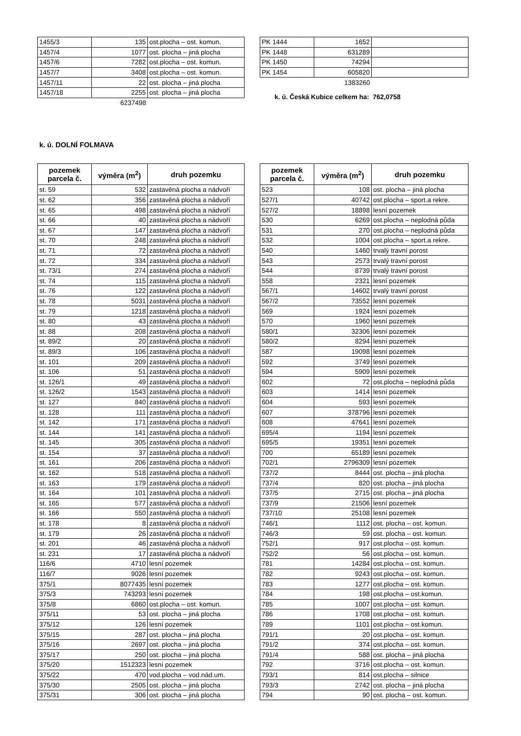| 1455/3 | 135 | ost.plocha – ost. komun. |
| 1457/4 | 1077 | ost. plocha – jiná plocha |
| 1457/6 | 7282 | ost.plocha – ost. komun. |
| 1457/7 | 3408 | ost.plocha – ost. komun. |
| 1457/11 | 22 | ost. plocha – jiná plocha |
| 1457/18 | 2255 | ost. plocha – jiná plocha |
| | 6237498 | |
| PK 1444 | 1652 | |
| PK 1448 | 631289 | |
| PK 1450 | 74294 | |
| PK 1454 | 605820 | |
| | 1383260 | |
k. ú. Česká Kubice celkem ha: 762,0758
k. ú. DOLNÍ FOLMAVA
| pozemek parcela č. | výměra (m<sup>2</sup>) | druh pozemku |
| --- | --- | --- |
| st. 59 | 532 | zastavěná plocha a nádvoří |
| st. 62 | 356 | zastavěná plocha a nádvoří |
| st. 65 | 498 | zastavěná plocha a nádvoří |
| st. 66 | 40 | zastavěná plocha a nádvoří |
| st. 67 | 147 | zastavěná plocha a nádvoří |
| st. 70 | 248 | zastavěná plocha a nádvoří |
| st. 71 | 72 | zastavěná plocha a nádvoří |
| st. 72 | 334 | zastavěná plocha a nádvoří |
| st. 73/1 | 274 | zastavěná plocha a nádvoří |
| st. 74 | 115 | zastavěná plocha a nádvoří |
| st. 76 | 122 | zastavěná plocha a nádvoří |
| st. 78 | 5031 | zastavěná plocha a nádvoří |
| st. 79 | 1218 | zastavěná plocha a nádvoří |
| st. 80 | 43 | zastavěná plocha a nádvoří |
| st. 88 | 208 | zastavěná plocha a nádvoří |
| st. 89/2 | 20 | zastavěná plocha a nádvoří |
| st. 89/3 | 106 | zastavěná plocha a nádvoří |
| st. 101 | 209 | zastavěná plocha a nádvoří |
| st. 106 | 51 | zastavěná plocha a nádvoří |
| st. 126/1 | 49 | zastavěná plocha a nádvoří |
| st. 126/2 | 1543 | zastavěná plocha a nádvoří |
| st. 127 | 840 | zastavěná plocha a nádvoří |
| st. 128 | 111 | zastavěná plocha a nádvoří |
| st. 142 | 171 | zastavěná plocha a nádvoří |
| st. 144 | 141 | zastavěná plocha a nádvoří |
| st. 145 | 305 | zastavěná plocha a nádvoří |
| st. 154 | 37 | zastavěná plocha a nádvoří |
| st. 161 | 206 | zastavěná plocha a nádvoří |
| st. 162 | 518 | zastavěná plocha a nádvoří |
| st. 163 | 179 | zastavěná plocha a nádvoří |
| st. 164 | 101 | zastavěná plocha a nádvoří |
| st. 165 | 577 | zastavěná plocha a nádvoří |
| st. 166 | 550 | zastavěná plocha a nádvoří |
| st. 178 | 8 | zastavěná plocha a nádvoří |
| st. 179 | 26 | zastavěná plocha a nádvoří |
| st. 201 | 46 | zastavěná plocha a nádvoří |
| st. 231 | 17 | zastavěná plocha a nádvoří |
| 116/6 | 4710 | lesní pozemek |
| 116/7 | 9026 | lesní pozemek |
| 375/1 | 8077435 | lesní pozemek |
| 375/3 | 743293 | lesní pozemek |
| 375/8 | 6860 | ost.plocha – ost. komun. |
| 375/11 | 53 | ost. plocha – jiná plocha |
| 375/12 | 126 | lesní pozemek |
| 375/15 | 287 | ost. plocha – jiná plocha |
| 375/16 | 2697 | ost. plocha – jiná plocha |
| 375/17 | 250 | ost. plocha – jiná plocha |
| 375/20 | 1512323 | lesní pozemek |
| 375/22 | 470 | vod.plocha – vod.nád.um. |
| 375/30 | 2505 | ost. plocha – jiná plocha |
| 375/31 | 306 | ost. plocha – jiná plocha |
| pozemek parcela č. | výměra (m<sup>2</sup>) | druh pozemku |
| --- | --- | --- |
| 523 | 108 | ost. plocha – jiná plocha |
| 527/1 | 40742 | ost.plocha – sport.a rekre. |
| 527/2 | 18898 | lesní pozemek |
| 530 | 6269 | ost.plocha – neplodná půda |
| 531 | 270 | ost.plocha – neplodná půda |
| 532 | 1004 | ost.plocha – sport.a rekre. |
| 540 | 1460 | trvalý travní porost |
| 543 | 2573 | trvalý travní porost |
| 544 | 8739 | trvalý travní porost |
| 558 | 2321 | lesní pozemek |
| 567/1 | 14602 | trvalý travní porost |
| 567/2 | 73552 | lesní pozemek |
| 569 | 1924 | lesní pozemek |
| 570 | 1960 | lesní pozemek |
| 580/1 | 32306 | lesní pozemek |
| 580/2 | 8294 | lesní pozemek |
| 587 | 19098 | lesní pozemek |
| 592 | 3749 | lesní pozemek |
| 594 | 5909 | lesní pozemek |
| 602 | 72 | ost.plocha – neplodná půda |
| 603 | 1414 | lesní pozemek |
| 604 | 593 | lesní pozemek |
| 607 | 378796 | lesní pozemek |
| 608 | 47641 | lesní pozemek |
| 695/4 | 1194 | lesní pozemek |
| 695/5 | 19351 | lesní pozemek |
| 700 | 65189 | lesní pozemek |
| 702/1 | 2796309 | lesní pozemek |
| 737/2 | 8444 | ost. plocha – jiná plocha |
| 737/4 | 820 | ost. plocha – jiná plocha |
| 737/5 | 2715 | ost. plocha – jiná plocha |
| 737/9 | 21506 | lesní pozemek |
| 737/10 | 25108 | lesní pozemek |
| 746/1 | 1112 | ost. plocha – ost. komun. |
| 746/3 | 59 | ost. plocha – ost. komun. |
| 752/1 | 917 | ost.plocha – ost. komun. |
| 752/2 | 56 | ost.plocha – ost. komun. |
| 781 | 14284 | ost.plocha – ost. komun. |
| 782 | 9243 | ost.plocha – ost. komun. |
| 783 | 1277 | ost.plocha – ost. komun. |
| 784 | 198 | ost.plocha – ost.komun. |
| 785 | 1007 | ost.plocha – ost. komun. |
| 786 | 1708 | ost.plocha – ost. komun. |
| 789 | 1101 | ost.plocha – ost.komun. |
| 791/1 | 20 | ost.plocha – ost. komun. |
| 791/2 | 374 | ost.plocha – ost. komun. |
| 791/4 | 588 | ost. plocha – jiná plocha |
| 792 | 3716 | ost.plocha – ost. komun. |
| 793/1 | 814 | ost.plocha – silnice |
| 793/3 | 2742 | ost. plocha – jiná plocha |
| 794 | 90 | ost. plocha – ost. komun. |